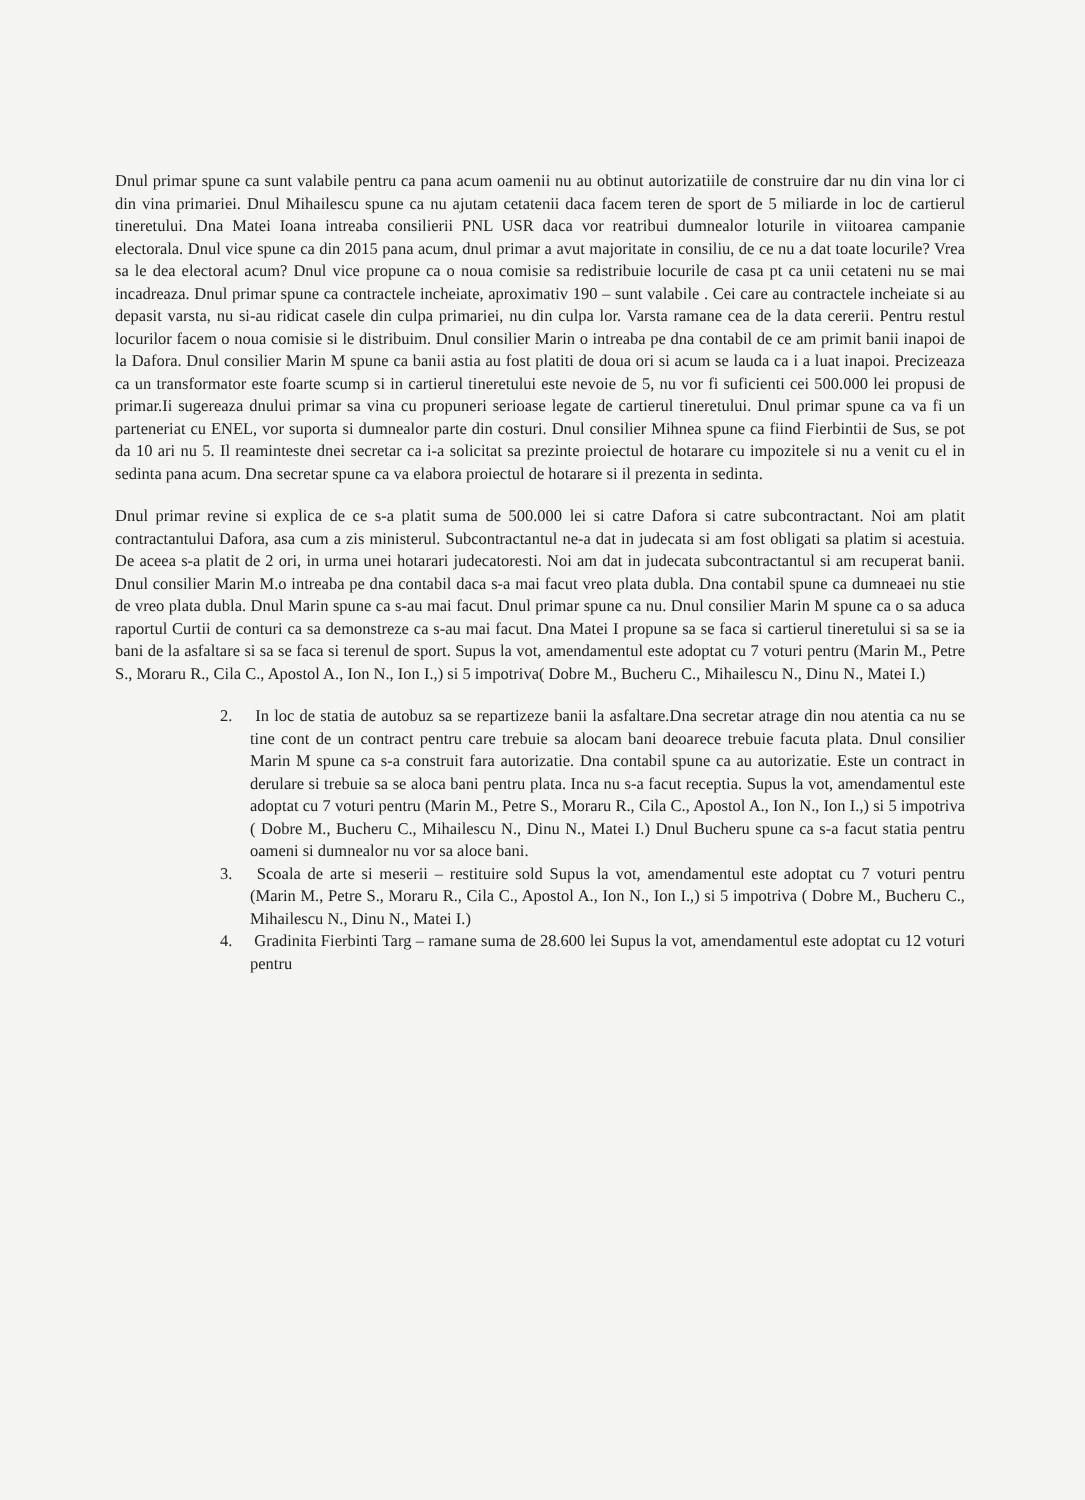Dnul primar spune ca sunt valabile pentru ca pana acum oamenii nu au obtinut autorizatiile de construire dar nu din vina lor ci din vina primariei. Dnul Mihailescu spune ca nu ajutam cetatenii daca facem teren de sport de 5 miliarde in loc de cartierul tineretului. Dna Matei Ioana intreaba consilierii PNL USR daca vor reatribui dumnealor loturile in viitoarea campanie electorala. Dnul vice spune ca din 2015 pana acum, dnul primar a avut majoritate in consiliu, de ce nu a dat toate locurile? Vrea sa le dea electoral acum? Dnul vice propune ca o noua comisie sa redistribuie locurile de casa pt ca unii cetateni nu se mai incadreaza. Dnul primar spune ca contractele incheiate, aproximativ 190 – sunt valabile . Cei care au contractele incheiate si au depasit varsta, nu si-au ridicat casele din culpa primariei, nu din culpa lor. Varsta ramane cea de la data cererii. Pentru restul locurilor facem o noua comisie si le distribuim. Dnul consilier Marin o intreaba pe dna contabil de ce am primit banii inapoi de la Dafora. Dnul consilier Marin M spune ca banii astia au fost platiti de doua ori si acum se lauda ca i a luat inapoi. Precizeaza ca un transformator este foarte scump si in cartierul tineretului este nevoie de 5, nu vor fi suficienti cei 500.000 lei propusi de primar.Ii sugereaza dnului primar sa vina cu propuneri serioase legate de cartierul tineretului. Dnul primar spune ca va fi un parteneriat cu ENEL, vor suporta si dumnealor parte din costuri. Dnul consilier Mihnea spune ca fiind Fierbintii de Sus, se pot da 10 ari nu 5. Il reaminteste dnei secretar ca i-a solicitat sa prezinte proiectul de hotarare cu impozitele si nu a venit cu el in sedinta pana acum. Dna secretar spune ca va elabora proiectul de hotarare si il prezenta in sedinta.
Dnul primar revine si explica de ce s-a platit suma de 500.000 lei si catre Dafora si catre subcontractant. Noi am platit contractantului Dafora, asa cum a zis ministerul. Subcontractantul ne-a dat in judecata si am fost obligati sa platim si acestuia. De aceea s-a platit de 2 ori, in urma unei hotarari judecatoresti. Noi am dat in judecata subcontractantul si am recuperat banii. Dnul consilier Marin M.o intreaba pe dna contabil daca s-a mai facut vreo plata dubla. Dna contabil spune ca dumneaei nu stie de vreo plata dubla. Dnul Marin spune ca s-au mai facut. Dnul primar spune ca nu. Dnul consilier Marin M spune ca o sa aduca raportul Curtii de conturi ca sa demonstreze ca s-au mai facut. Dna Matei I propune sa se faca si cartierul tineretului si sa se ia bani de la asfaltare si sa se faca si terenul de sport. Supus la vot, amendamentul este adoptat cu 7 voturi pentru (Marin M., Petre S., Moraru R., Cila C., Apostol A., Ion N., Ion I.,) si 5 impotriva( Dobre M., Bucheru C., Mihailescu N., Dinu N., Matei I.)
2. In loc de statia de autobuz sa se repartizeze banii la asfaltare.Dna secretar atrage din nou atentia ca nu se tine cont de un contract pentru care trebuie sa alocam bani deoarece trebuie facuta plata. Dnul consilier Marin M spune ca s-a construit fara autorizatie. Dna contabil spune ca au autorizatie. Este un contract in derulare si trebuie sa se aloca bani pentru plata. Inca nu s-a facut receptia. Supus la vot, amendamentul este adoptat cu 7 voturi pentru (Marin M., Petre S., Moraru R., Cila C., Apostol A., Ion N., Ion I.,) si 5 impotriva ( Dobre M., Bucheru C., Mihailescu N., Dinu N., Matei I.) Dnul Bucheru spune ca s-a facut statia pentru oameni si dumnealor nu vor sa aloce bani.
3. Scoala de arte si meserii – restituire sold Supus la vot, amendamentul este adoptat cu 7 voturi pentru (Marin M., Petre S., Moraru R., Cila C., Apostol A., Ion N., Ion I.,) si 5 impotriva ( Dobre M., Bucheru C., Mihailescu N., Dinu N., Matei I.)
4. Gradinita Fierbinti Targ – ramane suma de 28.600 lei Supus la vot, amendamentul este adoptat cu 12 voturi pentru